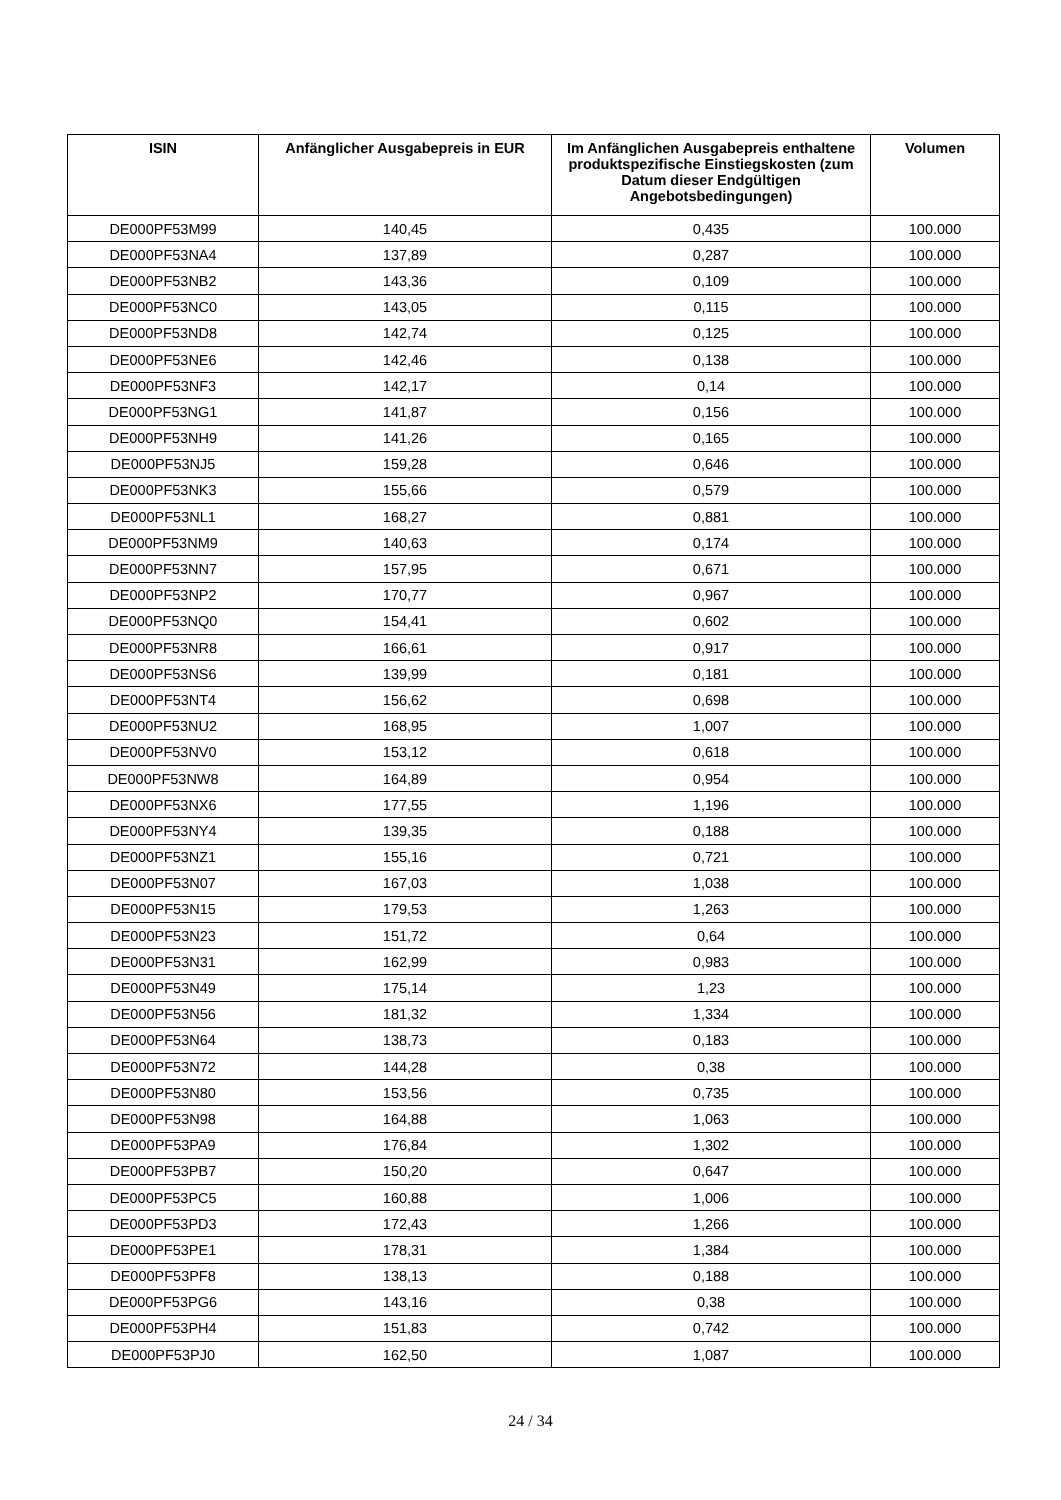| ISIN | Anfänglicher Ausgabepreis in EUR | Im Anfänglichen Ausgabepreis enthaltene produktspezifische Einstiegskosten (zum Datum dieser Endgültigen Angebotsbedingungen) | Volumen |
| --- | --- | --- | --- |
| DE000PF53M99 | 140,45 | 0,435 | 100.000 |
| DE000PF53NA4 | 137,89 | 0,287 | 100.000 |
| DE000PF53NB2 | 143,36 | 0,109 | 100.000 |
| DE000PF53NC0 | 143,05 | 0,115 | 100.000 |
| DE000PF53ND8 | 142,74 | 0,125 | 100.000 |
| DE000PF53NE6 | 142,46 | 0,138 | 100.000 |
| DE000PF53NF3 | 142,17 | 0,14 | 100.000 |
| DE000PF53NG1 | 141,87 | 0,156 | 100.000 |
| DE000PF53NH9 | 141,26 | 0,165 | 100.000 |
| DE000PF53NJ5 | 159,28 | 0,646 | 100.000 |
| DE000PF53NK3 | 155,66 | 0,579 | 100.000 |
| DE000PF53NL1 | 168,27 | 0,881 | 100.000 |
| DE000PF53NM9 | 140,63 | 0,174 | 100.000 |
| DE000PF53NN7 | 157,95 | 0,671 | 100.000 |
| DE000PF53NP2 | 170,77 | 0,967 | 100.000 |
| DE000PF53NQ0 | 154,41 | 0,602 | 100.000 |
| DE000PF53NR8 | 166,61 | 0,917 | 100.000 |
| DE000PF53NS6 | 139,99 | 0,181 | 100.000 |
| DE000PF53NT4 | 156,62 | 0,698 | 100.000 |
| DE000PF53NU2 | 168,95 | 1,007 | 100.000 |
| DE000PF53NV0 | 153,12 | 0,618 | 100.000 |
| DE000PF53NW8 | 164,89 | 0,954 | 100.000 |
| DE000PF53NX6 | 177,55 | 1,196 | 100.000 |
| DE000PF53NY4 | 139,35 | 0,188 | 100.000 |
| DE000PF53NZ1 | 155,16 | 0,721 | 100.000 |
| DE000PF53N07 | 167,03 | 1,038 | 100.000 |
| DE000PF53N15 | 179,53 | 1,263 | 100.000 |
| DE000PF53N23 | 151,72 | 0,64 | 100.000 |
| DE000PF53N31 | 162,99 | 0,983 | 100.000 |
| DE000PF53N49 | 175,14 | 1,23 | 100.000 |
| DE000PF53N56 | 181,32 | 1,334 | 100.000 |
| DE000PF53N64 | 138,73 | 0,183 | 100.000 |
| DE000PF53N72 | 144,28 | 0,38 | 100.000 |
| DE000PF53N80 | 153,56 | 0,735 | 100.000 |
| DE000PF53N98 | 164,88 | 1,063 | 100.000 |
| DE000PF53PA9 | 176,84 | 1,302 | 100.000 |
| DE000PF53PB7 | 150,20 | 0,647 | 100.000 |
| DE000PF53PC5 | 160,88 | 1,006 | 100.000 |
| DE000PF53PD3 | 172,43 | 1,266 | 100.000 |
| DE000PF53PE1 | 178,31 | 1,384 | 100.000 |
| DE000PF53PF8 | 138,13 | 0,188 | 100.000 |
| DE000PF53PG6 | 143,16 | 0,38 | 100.000 |
| DE000PF53PH4 | 151,83 | 0,742 | 100.000 |
| DE000PF53PJ0 | 162,50 | 1,087 | 100.000 |
24 / 34